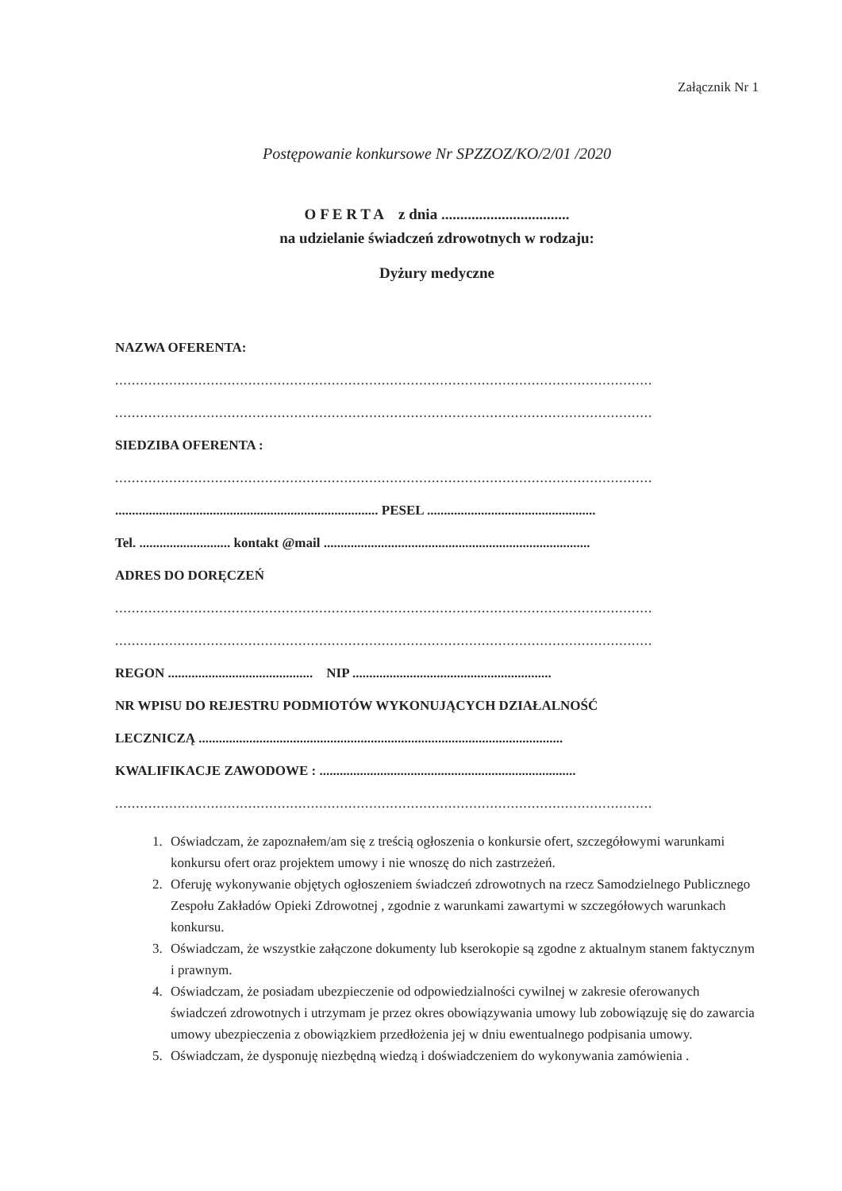Załącznik Nr 1
Postępowanie konkursowe Nr SPZZOZ/KO/2/01 /2020
O F E R T A z dnia ..................................
na udzielanie świadczeń zdrowotnych w rodzaju:
Dyżury medyczne
NAZWA OFERENTA:
.................................................................................................................................
.................................................................................................................................
SIEDZIBA OFERENTA :
.................................................................................................................................
.............................................................................. PESEL ..................................................
Tel. ........................... kontakt @mail ...............................................................................
ADRES DO DORĘCZEŃ
.................................................................................................................................
.................................................................................................................................
REGON ........................................... NIP ...........................................................
NR WPISU DO REJESTRU PODMIOTÓW WYKONUJĄCYCH DZIAŁALNOŚĆ
LECZNICZĄ ............................................................................................................
KWALIFIKACJE ZAWODOWE : ............................................................................
.................................................................................................................................
1. Oświadczam, że zapoznałem/am się z treścią ogłoszenia o konkursie ofert, szczegółowymi warunkami konkursu ofert oraz projektem umowy i nie wnoszę do nich zastrzeżeń.
2. Oferuję wykonywanie objętych ogłoszeniem świadczeń zdrowotnych na rzecz Samodzielnego Publicznego Zespołu Zakładów Opieki Zdrowotnej , zgodnie z warunkami zawartymi w szczegółowych warunkach konkursu.
3. Oświadczam, że wszystkie załączone dokumenty lub kserokopie są zgodne z aktualnym stanem faktycznym i prawnym.
4. Oświadczam, że posiadam ubezpieczenie od odpowiedzialności cywilnej w zakresie oferowanych świadczeń zdrowotnych i utrzymam je przez okres obowiązywania umowy lub zobowiązuję się do zawarcia umowy ubezpieczenia z obowiązkiem przedłożenia jej w dniu ewentualnego podpisania umowy.
5. Oświadczam, że dysponuję niezbędną wiedzą i doświadczeniem do wykonywania zamówienia .